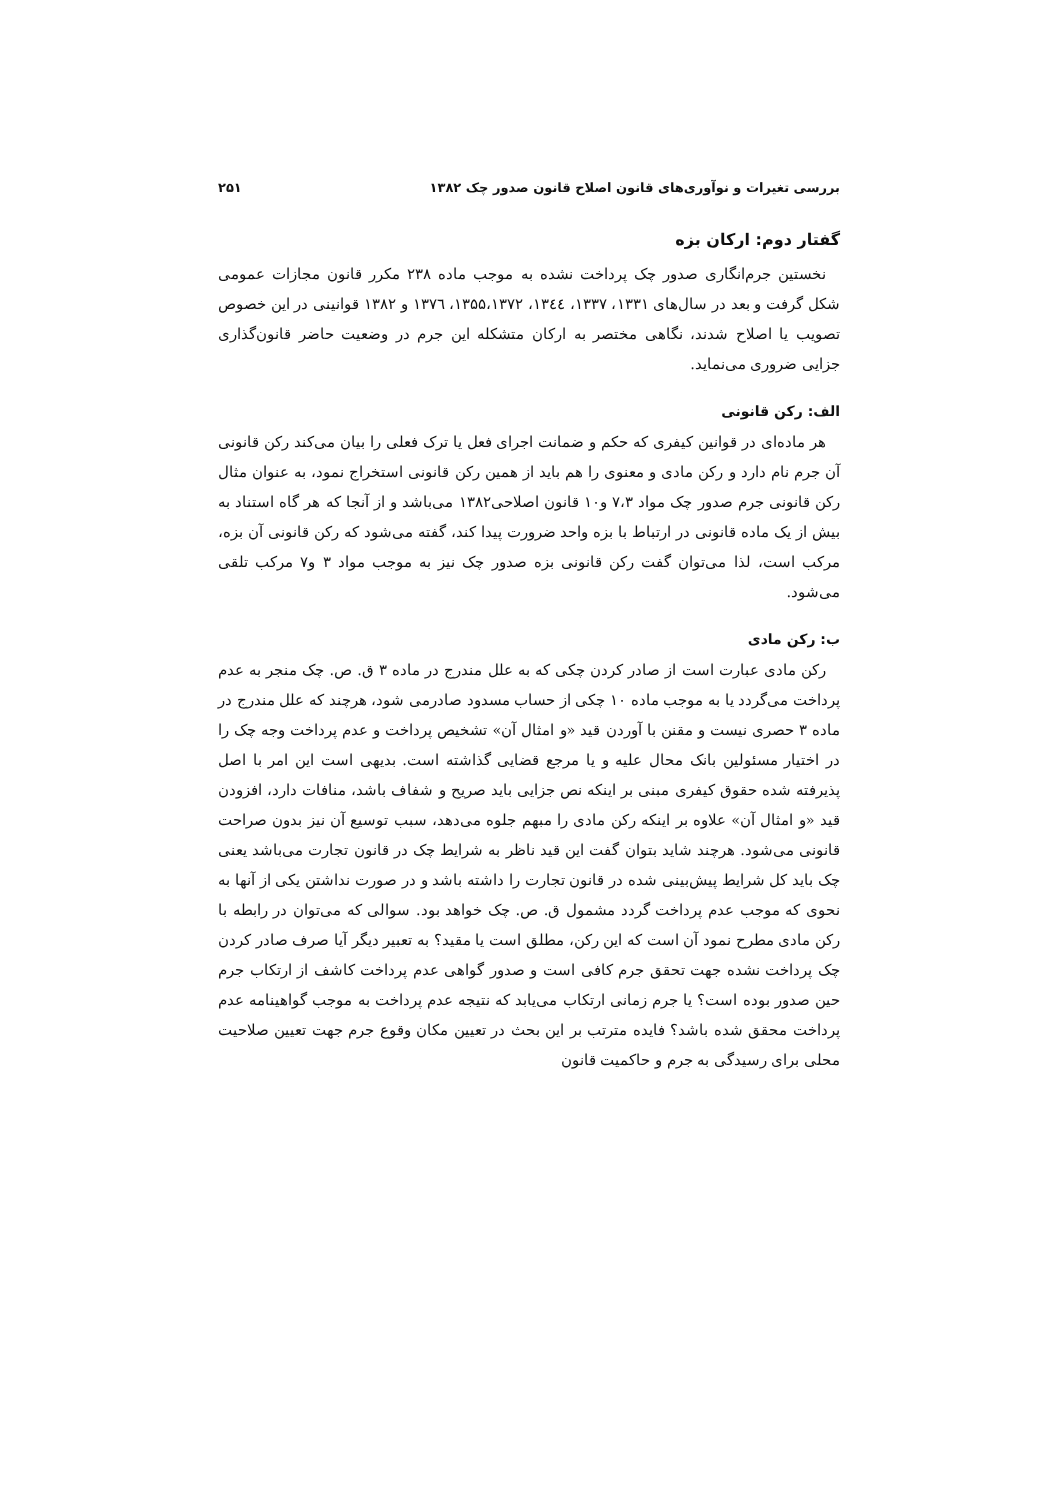بررسی تغیرات و نوآوری‌های قانون اصلاح قانون صدور چک ۱۳۸۲ ۲۵۱
گفتار دوم: ارکان بزه
نخستین جرم‌انگاری صدور چک پرداخت نشده به موجب ماده ۲۳۸ مکرر قانون مجازات عمومی شکل گرفت و بعد در سال‌های ۱۳۳۱، ۱۳۳۷، ۱۳٤٤، ۱۳۵۵،۱۳۷۲، ۱۳۷٦ و ۱۳۸۲ قوانینی در این خصوص تصویب یا اصلاح شدند، نگاهی مختصر به ارکان متشکله این جرم در وضعیت حاضر قانون‌گذاری جزایی ضروری می‌نماید.
الف: رکن قانونی
هر ماده‌ای در قوانین کیفری که حکم و ضمانت اجرای فعل یا ترک فعلی را بیان می‌کند رکن قانونی آن جرم نام دارد و رکن مادی و معنوی را هم باید از همین رکن قانونی استخراج نمود، به عنوان مثال رکن قانونی جرم صدور چک مواد ۷،۳ و۱۰ قانون اصلاحی۱۳۸۲ می‌باشد و از آنجا که هر گاه استناد به بیش از یک ماده قانونی در ارتباط با بزه واحد ضرورت پیدا کند، گفته می‌شود که رکن قانونی آن بزه، مرکب است، لذا می‌توان گفت رکن قانونی بزه صدور چک نیز به موجب مواد ۳ و۷ مرکب تلقی می‌شود.
ب: رکن مادی
رکن مادی عبارت است از صادر کردن چکی که به علل مندرج در ماده ۳ ق. ص. چک منجر به عدم پرداخت می‌گردد یا به موجب ماده ۱۰ چکی از حساب مسدود صادرمی شود، هرچند که علل مندرج در ماده ۳ حصری نیست و مقنن با آوردن قید «و امثال آن» تشخیص پرداخت و عدم پرداخت وجه چک را در اختیار مسئولین بانک محال علیه و یا مرجع قضایی گذاشته است. بدیهی است این امر با اصل پذیرفته شده حقوق کیفری مبنی بر اینکه نص جزایی باید صریح و شفاف باشد، منافات دارد، افزودن قید «و امثال آن» علاوه بر اینکه رکن مادی را مبهم جلوه می‌دهد، سبب توسیع آن نیز بدون صراحت قانونی می‌شود. هرچند شاید بتوان گفت این قید ناظر به شرایط چک در قانون تجارت می‌باشد یعنی چک باید کل شرایط پیش‌بینی شده در قانون تجارت را داشته باشد و در صورت نداشتن یکی از آنها به نحوی که موجب عدم پرداخت گردد مشمول ق. ص. چک خواهد بود. سوالی که می‌توان در رابطه با رکن مادی مطرح نمود آن است که این رکن، مطلق است یا مقید؟ به تعبیر دیگر آیا صرف صادر کردن چک پرداخت نشده جهت تحقق جرم کافی است و صدور گواهی عدم پرداخت کاشف از ارتکاب جرم حین صدور بوده است؟ یا جرم زمانی ارتکاب می‌یابد که نتیجه عدم پرداخت به موجب گواهینامه عدم پرداخت محقق شده باشد؟ فایده مترتب بر این بحث در تعیین مکان وقوع جرم جهت تعیین صلاحیت محلی برای رسیدگی به جرم و حاکمیت قانون